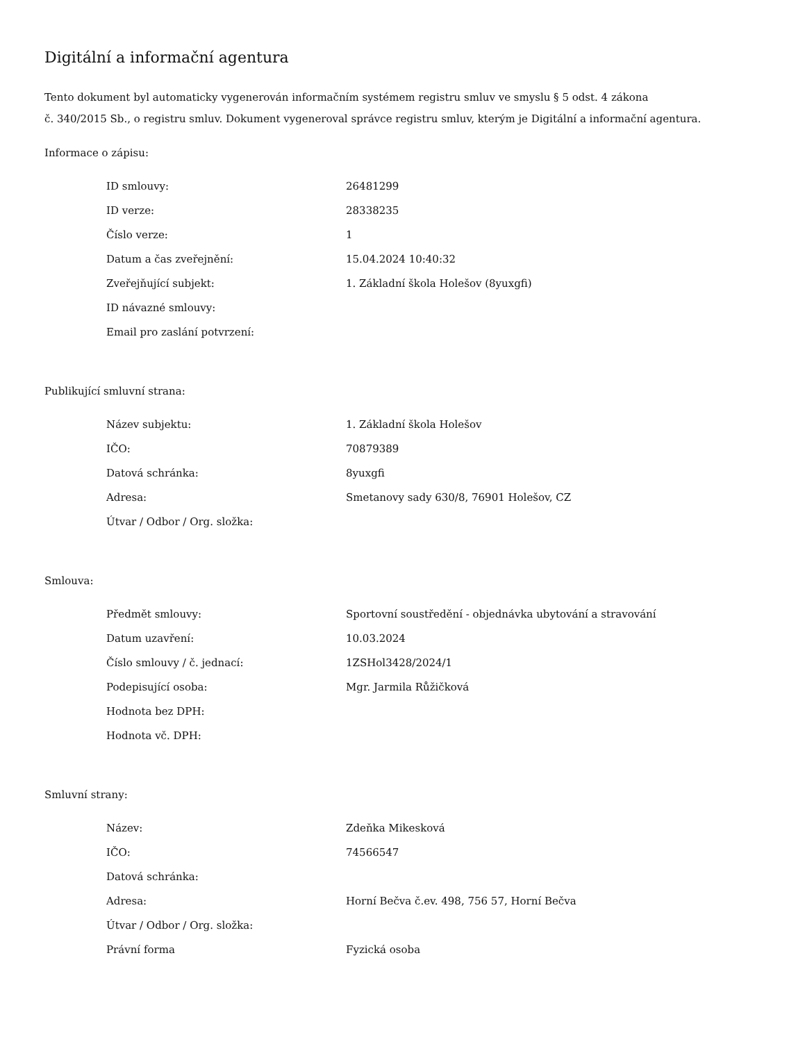Digitální a informační agentura
Tento dokument byl automaticky vygenerován informačním systémem registru smluv ve smyslu § 5 odst. 4 zákona
č. 340/2015 Sb., o registru smluv. Dokument vygeneroval správce registru smluv, kterým je Digitální a informační agentura.
Informace o zápisu:
| ID smlouvy: | 26481299 |
| ID verze: | 28338235 |
| Číslo verze: | 1 |
| Datum a čas zveřejnění: | 15.04.2024 10:40:32 |
| Zveřejňující subjekt: | 1. Základní škola Holešov (8yuxgfi) |
| ID návazné smlouvy: | |
| Email pro zaslání potvrzení: | |
Publikující smluvní strana:
| Název subjektu: | 1. Základní škola Holešov |
| IČO: | 70879389 |
| Datová schránka: | 8yuxgfi |
| Adresa: | Smetanovy sady 630/8, 76901 Holešov, CZ |
| Útvar / Odbor / Org. složka: | |
Smlouva:
| Předmět smlouvy: | Sportovní soustředění - objednávka ubytování a stravování |
| Datum uzavření: | 10.03.2024 |
| Číslo smlouvy / č. jednací: | 1ZSHol3428/2024/1 |
| Podepisující osoba: | Mgr. Jarmila Růžičková |
| Hodnota bez DPH: | |
| Hodnota vč. DPH: | |
Smluvní strany:
| Název: | Zdeňka Mikesková |
| IČO: | 74566547 |
| Datová schránka: | |
| Adresa: | Horní Bečva č.ev. 498, 756 57, Horní Bečva |
| Útvar / Odbor / Org. složka: | |
| Právní forma | Fyzická osoba |